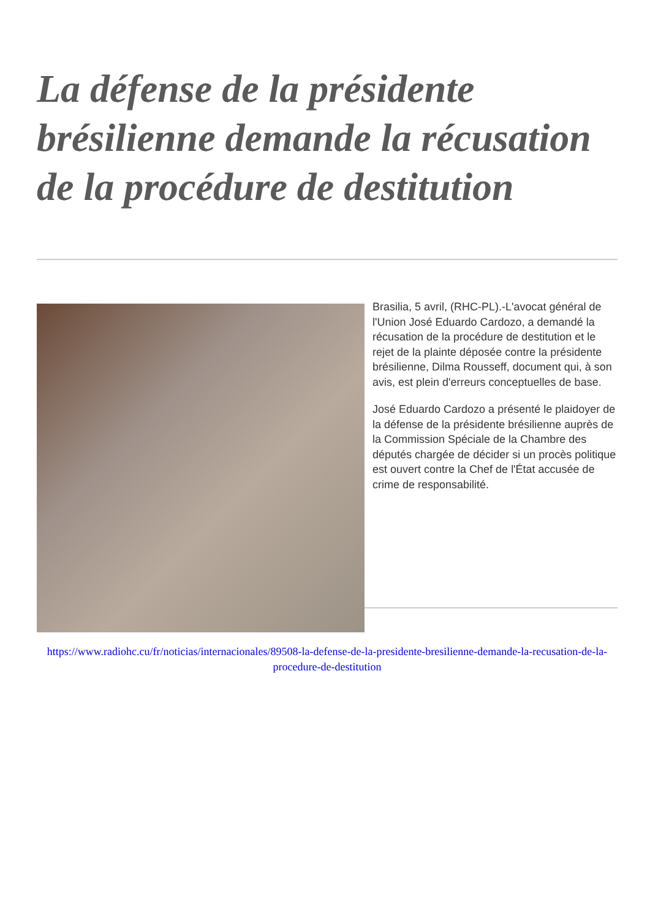La défense de la présidente brésilienne demande la récusation de la procédure de destitution
Brasilia, 5 avril, (RHC-PL).-L'avocat général de l'Union José Eduardo Cardozo, a demandé la récusation de la procédure de destitution et le rejet de la plainte déposée contre la présidente brésilienne, Dilma Rousseff, document qui, à son avis, est plein d'erreurs conceptuelles de base.
José Eduardo Cardozo a présenté le plaidoyer de la défense de la présidente brésilienne auprès de la Commission Spéciale de la Chambre des députés chargée de décider si un procès politique est ouvert contre la Chef de l'État accusée de crime de responsabilité.
https://www.radiohc.cu/fr/noticias/internacionales/89508-la-defense-de-la-presidente-bresilienne-demande-la-recusation-de-la-procedure-de-destitution